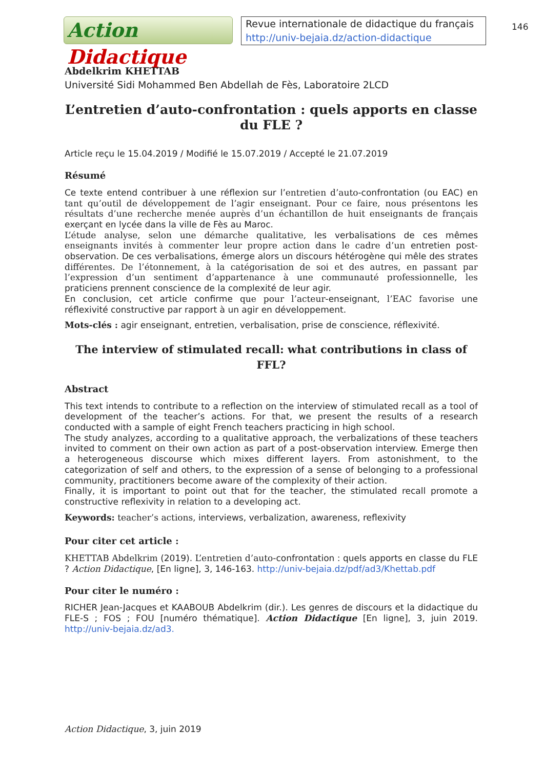Action Didactique
Revue internationale de didactique du français
http://univ-bejaia.dz/action-didactique
146
Abdelkrim KHETTAB
Université Sidi Mohammed Ben Abdellah de Fès, Laboratoire 2LCD
L’entretien d’auto-confrontation : quels apports en classe du FLE ?
Article reçu le 15.04.2019 / Modifié le 15.07.2019 / Accepté le 21.07.2019
Résumé
Ce texte entend contribuer à une réflexion sur l’entretien d’auto-confrontation (ou EAC) en tant qu’outil de développement de l’agir enseignant. Pour ce faire, nous présentons les résultats d’une recherche menée auprès d’un échantillon de huit enseignants de français exerçant en lycée dans la ville de Fès au Maroc.
L’étude analyse, selon une démarche qualitative, les verbalisations de ces mêmes enseignants invités à commenter leur propre action dans le cadre d’un entretien post-observation. De ces verbalisations, émerge alors un discours hétérogène qui mêle des strates différentes. De l’étonnement, à la catégorisation de soi et des autres, en passant par l’expression d’un sentiment d’appartenance à une communauté professionnelle, les praticiens prennent conscience de la complexité de leur agir.
En conclusion, cet article confirme que pour l’acteur-enseignant, l’EAC favorise une réflexivité constructive par rapport à un agir en développement.
Mots-clés : agir enseignant, entretien, verbalisation, prise de conscience, réflexivité.
The interview of stimulated recall: what contributions in class of FFL?
Abstract
This text intends to contribute to a reflection on the interview of stimulated recall as a tool of development of the teacher’s actions. For that, we present the results of a research conducted with a sample of eight French teachers practicing in high school.
The study analyzes, according to a qualitative approach, the verbalizations of these teachers invited to comment on their own action as part of a post-observation interview. Emerge then a heterogeneous discourse which mixes different layers. From astonishment, to the categorization of self and others, to the expression of a sense of belonging to a professional community, practitioners become aware of the complexity of their action.
Finally, it is important to point out that for the teacher, the stimulated recall promote a constructive reflexivity in relation to a developing act.
Keywords: teacher’s actions, interviews, verbalization, awareness, reflexivity
Pour citer cet article :
KHETTAB Abdelkrim (2019). L’entretien d’auto-confrontation : quels apports en classe du FLE ? Action Didactique, [En ligne], 3, 146-163. http://univ-bejaia.dz/pdf/ad3/Khettab.pdf
Pour citer le numéro :
RICHER Jean-Jacques et KAABOUB Abdelkrim (dir.). Les genres de discours et la didactique du FLE-S ; FOS ; FOU [numéro thématique]. Action Didactique [En ligne], 3, juin 2019. http://univ-bejaia.dz/ad3.
Action Didactique, 3, juin 2019